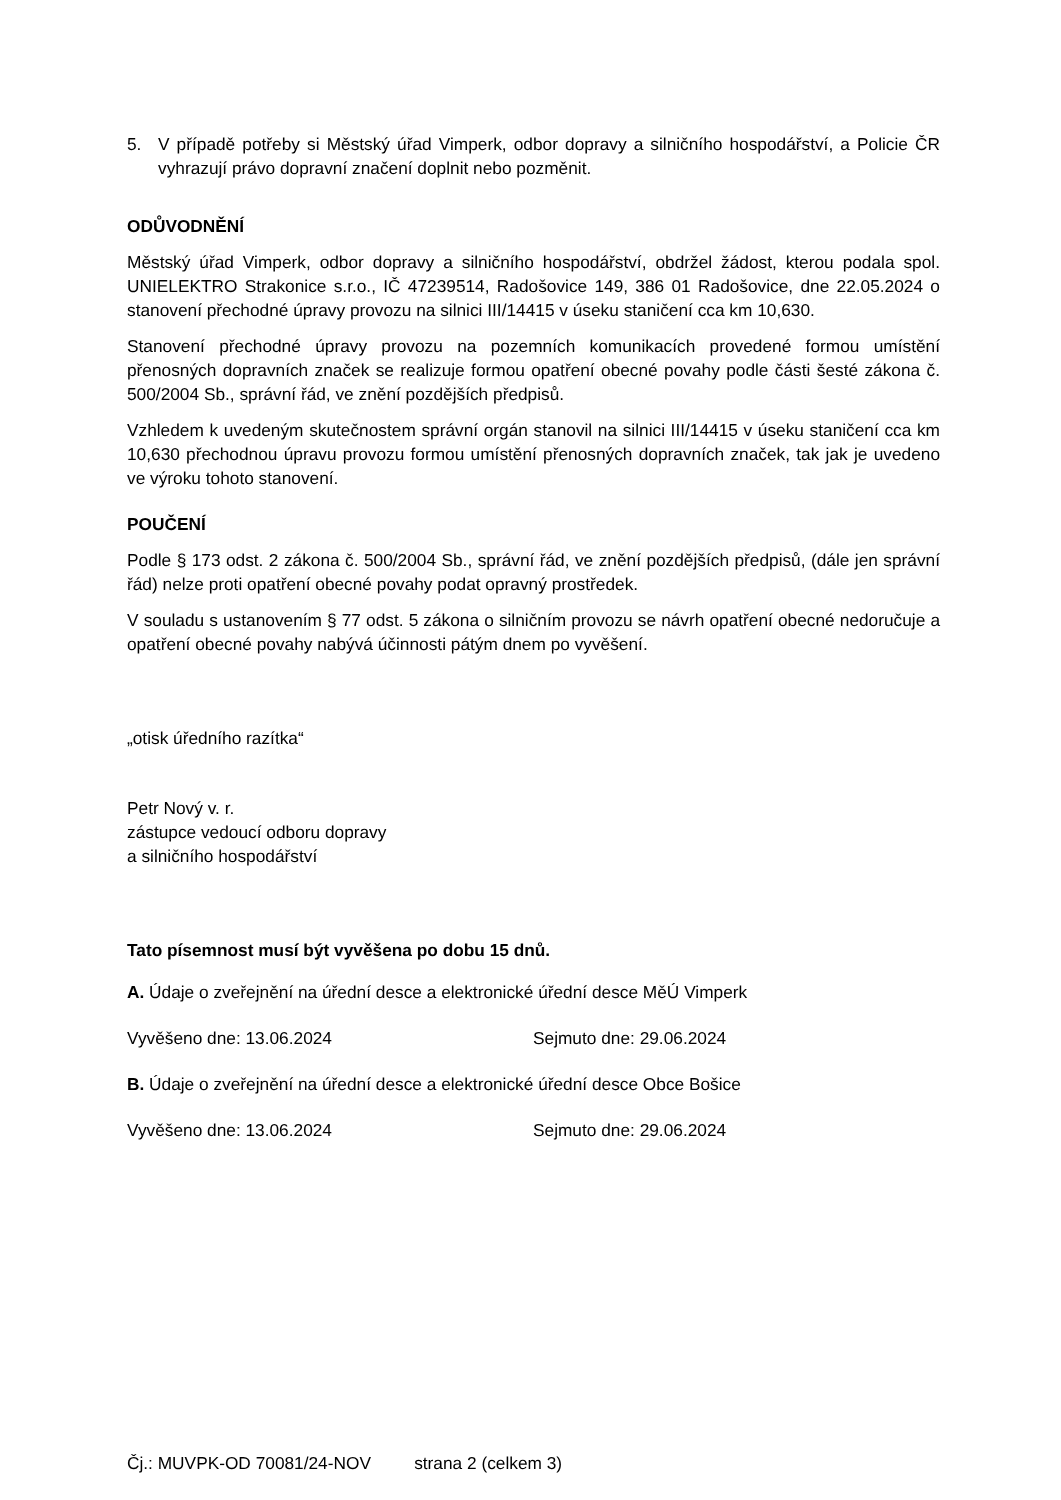5. V případě potřeby si Městský úřad Vimperk, odbor dopravy a silničního hospodářství, a Policie ČR vyhrazují právo dopravní značení doplnit nebo pozměnit.
ODŮVODNĚNÍ
Městský úřad Vimperk, odbor dopravy a silničního hospodářství, obdržel žádost, kterou podala spol. UNIELEKTRO Strakonice s.r.o., IČ 47239514, Radošovice 149, 386 01 Radošovice, dne 22.05.2024 o stanovení přechodné úpravy provozu na silnici III/14415 v úseku staničení cca km 10,630.
Stanovení přechodné úpravy provozu na pozemních komunikacích provedené formou umístění přenosných dopravních značek se realizuje formou opatření obecné povahy podle části šesté zákona č. 500/2004 Sb., správní řád, ve znění pozdějších předpisů.
Vzhledem k uvedeným skutečnostem správní orgán stanovil na silnici III/14415 v úseku staničení cca km 10,630 přechodnou úpravu provozu formou umístění přenosných dopravních značek, tak jak je uvedeno ve výroku tohoto stanovení.
POUČENÍ
Podle § 173 odst. 2 zákona č. 500/2004 Sb., správní řád, ve znění pozdějších předpisů, (dále jen správní řád) nelze proti opatření obecné povahy podat opravný prostředek.
V souladu s ustanovením § 77 odst. 5 zákona o silničním provozu se návrh opatření obecné nedoručuje a opatření obecné povahy nabývá účinnosti pátým dnem po vyvěšení.
„otisk úředního razítka“
Petr Nový v. r.
zástupce vedoucí odboru dopravy
a silničního hospodářství
Tato písemnost musí být vyvěšena po dobu 15 dnů.
A. Údaje o zveřejnění na úřední desce a elektronické úřední desce MěÚ Vimperk
Vyvěšeno dne: 13.06.2024 Sejmuto dne: 29.06.2024
B. Údaje o zveřejnění na úřední desce a elektronické úřední desce Obce Bošice
Vyvěšeno dne: 13.06.2024 Sejmuto dne: 29.06.2024
Čj.: MUVPK-OD 70081/24-NOV strana 2 (celkem 3)